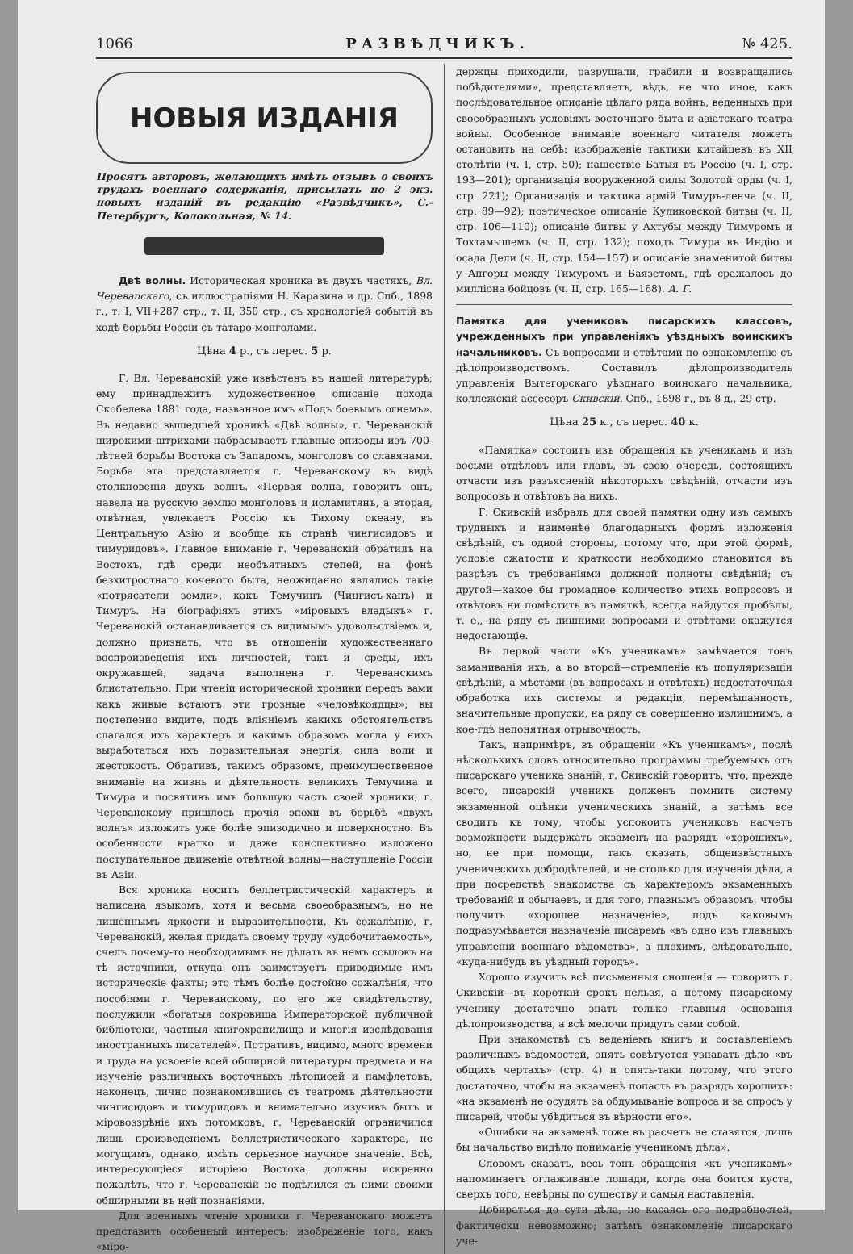1066 РАЗВѢДЧИКЪ. № 425.
НОВЫЯ ИЗДАНІЯ
Просятъ авторовъ, желающихъ имѣть отзывъ о своихъ трудахъ военнаго содержанія, присылать по 2 экз. новыхъ изданій въ редакцію «Развѣдчикъ», С.-Петербургъ, Колокольная, № 14.
Двѣ волны. Историческая хроника въ двухъ частяхъ, Вл. Черевanскаго, съ иллюстраціями Н. Каразина и др. Спб., 1898 г., т. I, VII+287 стр., т. II, 350 стр., съ хронологіей событій въ ходѣ борьбы Россіи съ татаро-монголами.
Цѣна 4 р., съ перес. 5 р.
Г. Вл. Черевaнскій уже извѣстенъ въ нашей литературѣ; ему принадлежитъ художественное описаніе похода Скобелева 1881 года, названное имъ «Подъ боевымъ огнемъ». Въ недавно вышедшей хроникѣ «Двѣ волны», г. Черевaнскій широкими штрихами набрасываетъ главные эпизоды изъ 700-лѣтней борьбы Востока съ Западомъ, монголовъ со славянами. Борьба эта представляется г. Черевaнскому въ видѣ столкновенія двухъ волнъ. «Первая волна, говоритъ онъ, навела на русскую землю монголовъ и исламитянъ, а вторая, отвѣтная, увлекаетъ Россію къ Тихому океану, въ Центральную Азію и вообще къ странѣ чингисидовъ и тимуридовъ». Главное вниманіе г. Черевaнскій обратилъ на Востокъ, гдѣ среди необъятныхъ степей, на фонѣ безхитростнаго кочевого быта, неожиданно являлись такіе «потрясатели земли», какъ Темучинъ (Чингисъ-ханъ) и Тимуръ. На біографіяхъ этихъ «міровыхъ владыкъ» г. Черевaнскій останавливается съ видимымъ удовольствіемъ и, должно признать, что въ отношеніи художественнаго воспроизведенія ихъ личностей, такъ и среды, ихъ окружавшей, задача выполнена г. Черевaнскимъ блистательно. При чтеніи исторической хроники передъ вами какъ живые встаютъ эти грозные «человѣкоядцы»; вы постепенно видите, подъ вліяніемъ какихъ обстоятельствъ слагался ихъ характеръ и какимъ образомъ могла у нихъ выработаться ихъ поразительная энергія, сила воли и жестокость. Обративъ, такимъ образомъ, преимущественное вниманіе на жизнь и дѣятельность великихъ Темучина и Тимура и посвятивъ имъ большую часть своей хроники, г. Черевaнскому пришлось прочія эпохи въ борьбѣ «двухъ волнъ» изложить уже болѣе эпизодично и поверхностно. Въ особенности кратко и даже конспективно изложено поступательное движеніе отвѣтной волны—наступленіе Россіи въ Азіи.
Вся хроника носитъ беллетристическій характеръ и написана языкомъ, хотя и весьма своеобразнымъ, но не лишеннымъ яркости и выразительности. Къ сожалѣнію, г. Черевaнскій, желая придать своему труду «удобочитаемость», счелъ почему-то необходимымъ не дѣлать въ немъ ссылокъ на тѣ источники, откуда онъ заимствуетъ приводимые имъ историческіе факты; это тѣмъ болѣе достойно сожалѣнія, что пособіями г. Черевaнскому, по его же свидѣтельству, послужили «богатыя сокровища Императорской публичной библіотеки, частныя книгохранилища и многія изслѣдованія иностранныхъ писателей». Потративъ, видимо, много времени и труда на усвоеніе всей обширной литературы предмета и на изученіе различныхъ восточныхъ лѣтописей и памфлетовъ, наконецъ, лично познакомившись съ театромъ дѣятельности чингисидовъ и тимуридовъ и внимательно изучивъ бытъ и міровоззрѣніе ихъ потомковъ, г. Черевaнскій ограничился лишь произведеніемъ беллетристическаго характера, не могущимъ, однако, имѣть серьезное научное значеніе. Всѣ, интересующіеся исторіею Востока, должны искренно пожалѣть, что г. Черевaнскій не подѣлился съ ними своими обширными въ ней познаніями.
Для военныхъ чтеніе хроники г. Черевaнскаго можетъ представить особенный интересъ; изображеніе того, какъ «міро-
держцы приходили, разрушали, грабили и возвращались побѣдителями», представляетъ, вѣдь, не что иное, какъ послѣдовательное описаніе цѣлаго ряда войнъ, веденныхъ при своеобразныхъ условіяхъ восточнаго быта и азіатскаго театра войны. Особенное вниманіе военнаго читателя можетъ остановить на себѣ: изображеніе тактики китайцевъ въ XII столѣтіи (ч. I, стр. 50); нашествіе Батыя въ Россію (ч. I, стр. 193—201); организація вооруженной силы Золотой орды (ч. I, стр. 221); Организація и тактика армій Тимуръ-ленча (ч. II, стр. 89—92); поэтическое описаніе Куликовской битвы (ч. II, стр. 106—110); описаніе битвы у Ахтубы между Тимуромъ и Тохтамышемъ (ч. II, стр. 132); походъ Тимура въ Индію и осада Дели (ч. II, стр. 154—157) и описаніе знаменитой битвы у Ангоры между Тимуромъ и Баязетомъ, гдѣ сражалось до милліона бойцовъ (ч. II, стр. 165—168). А. Г.
Памятка для учениковъ писарскихъ классовъ, учрежденныхъ при управленіяхъ уѣздныхъ воинскихъ начальниковъ. Съ вопросами и отвѣтами по ознакомленію съ дѣлопроизводствомъ. Составилъ дѣлопроизводитель управленія Вытегорскаго уѣзднаго воинскаго начальника, коллежскій ассесоръ Скивскій. Спб., 1898 г., въ 8 д., 29 стр.
Цѣна 25 к., съ перес. 40 к.
«Памятка» состоитъ изъ обращенія къ ученикамъ и изъ восьми отдѣловъ или главъ, въ свою очередь, состоящихъ отчасти изъ разъясненій нѣкоторыхъ свѣдѣній, отчасти изъ вопросовъ и отвѣтовъ на нихъ.
Г. Скивскій избралъ для своей памятки одну изъ самыхъ трудныхъ и наименѣе благодарныхъ формъ изложенія свѣдѣній, съ одной стороны, потому что, при этой формѣ, условіе сжатости и краткости необходимо становится въ разрѣзъ съ требованіями должной полноты свѣдѣній; съ другой—какое бы громадное количество этихъ вопросовъ и отвѣтовъ ни помѣстить въ памяткѣ, всегда найдутся пробѣлы, т. е., на ряду съ лишними вопросами и отвѣтами окажутся недостающіе.
Въ первой части «Къ ученикамъ» замѣчается тонъ заманиванія ихъ, а во второй—стремленіе къ популяризаціи свѣдѣній, а мѣстами (въ вопросахъ и отвѣтахъ) недостаточная обработка ихъ системы и редакціи, перемѣшанность, значительные пропуски, на ряду съ совершенно излишнимъ, а кое-гдѣ непонятная отрывочность.
Такъ, напримѣръ, въ обращеніи «Къ ученикамъ», послѣ нѣсколькихъ словъ относительно программы требуемыхъ отъ писарскаго ученика знаній, г. Скивскій говоритъ, что, прежде всего, писарскій ученикъ долженъ помнить систему экзаменной оцѣнки ученическихъ знаній, а затѣмъ все сводитъ къ тому, чтобы успокоить учениковъ насчетъ возможности выдержать экзаменъ на разрядъ «хорошихъ», но, не при помощи, такъ сказать, общеизвѣстныхъ ученическихъ добродѣтелей, и не столько для изученія дѣла, а при посредствѣ знакомства съ характеромъ экзаменныхъ требованій и обычаевъ, и для того, главнымъ образомъ, чтобы получить «хорошее назначеніе», подъ каковымъ подразумѣвается назначеніе писаремъ «въ одно изъ главныхъ управленій военнаго вѣдомства», а плохимъ, слѣдовательно, «куда-нибудь въ уѣздный городъ».
Хорошо изучить всѣ письменныя сношенія — говоритъ г. Скивскій—въ короткій срокъ нельзя, а потому писарскому ученику достаточно знать только главныя основанія дѣлопроизводства, а всѣ мелочи придутъ сами собой.
При знакомствѣ съ веденіемъ книгъ и составленіемъ различныхъ вѣдомостей, опять совѣтуется узнавать дѣло «въ общихъ чертахъ» (стр. 4) и опять-таки потому, что этого достаточно, чтобы на экзаменѣ попасть въ разрядъ хорошихъ: «на экзаменѣ не осудятъ за обдумываніе вопроса и за спросъ у писарей, чтобы убѣдиться въ вѣрности его».
«Ошибки на экзаменѣ тоже въ расчетъ не ставятся, лишь бы начальство видѣло пониманіе ученикомъ дѣла».
Словомъ сказать, весь тонъ обращенія «къ ученикамъ» напоминаетъ оглаживаніе лошади, когда она боится куста, сверхъ того, невѣрны по существу и самыя наставленія.
Добираться до сути дѣла, не касаясь его подробностей, фактически невозможно; затѣмъ ознакомленіе писарскаго уче-